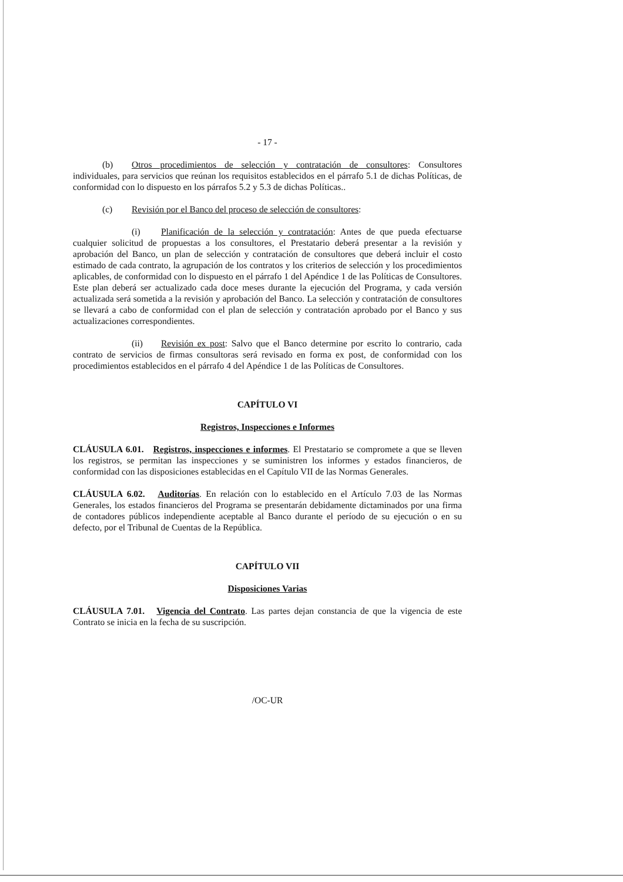- 17 -
(b) Otros procedimientos de selección y contratación de consultores: Consultores individuales, para servicios que reúnan los requisitos establecidos en el párrafo 5.1 de dichas Políticas, de conformidad con lo dispuesto en los párrafos 5.2 y 5.3 de dichas Políticas..
(c) Revisión por el Banco del proceso de selección de consultores:
(i) Planificación de la selección y contratación: Antes de que pueda efectuarse cualquier solicitud de propuestas a los consultores, el Prestatario deberá presentar a la revisión y aprobación del Banco, un plan de selección y contratación de consultores que deberá incluir el costo estimado de cada contrato, la agrupación de los contratos y los criterios de selección y los procedimientos aplicables, de conformidad con lo dispuesto en el párrafo 1 del Apéndice 1 de las Políticas de Consultores. Este plan deberá ser actualizado cada doce meses durante la ejecución del Programa, y cada versión actualizada será sometida a la revisión y aprobación del Banco. La selección y contratación de consultores se llevará a cabo de conformidad con el plan de selección y contratación aprobado por el Banco y sus actualizaciones correspondientes.
(ii) Revisión ex post: Salvo que el Banco determine por escrito lo contrario, cada contrato de servicios de firmas consultoras será revisado en forma ex post, de conformidad con los procedimientos establecidos en el párrafo 4 del Apéndice 1 de las Políticas de Consultores.
CAPÍTULO VI
Registros, Inspecciones e Informes
CLÁUSULA 6.01. Registros, inspecciones e informes. El Prestatario se compromete a que se lleven los registros, se permitan las inspecciones y se suministren los informes y estados financieros, de conformidad con las disposiciones establecidas en el Capítulo VII de las Normas Generales.
CLÁUSULA 6.02. Auditorías. En relación con lo establecido en el Artículo 7.03 de las Normas Generales, los estados financieros del Programa se presentarán debidamente dictaminados por una firma de contadores públicos independiente aceptable al Banco durante el período de su ejecución o en su defecto, por el Tribunal de Cuentas de la República.
CAPÍTULO VII
Disposiciones Varias
CLÁUSULA 7.01. Vigencia del Contrato. Las partes dejan constancia de que la vigencia de este Contrato se inicia en la fecha de su suscripción.
/OC-UR